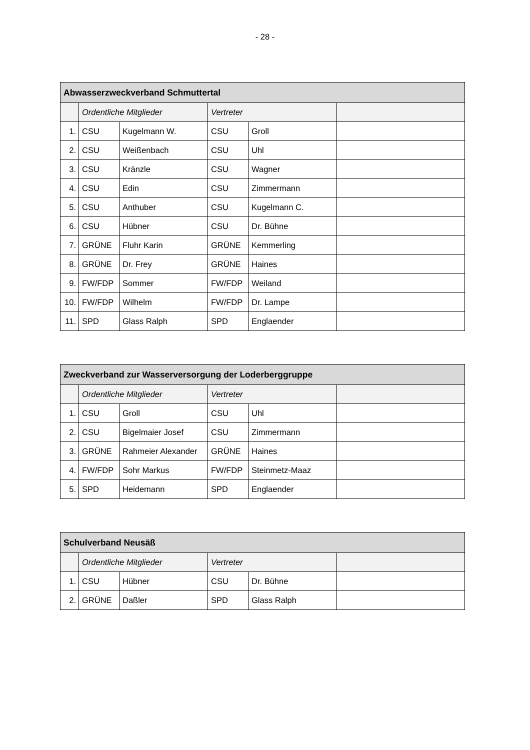- 28 -
| Abwasserzweckverband Schmuttertal | | | | | |
| --- | --- | --- | --- | --- | --- |
| | Ordentliche Mitglieder | | Vertreter | | |
| 1. | CSU | Kugelmann W. | CSU | Groll | |
| 2. | CSU | Weißenbach | CSU | Uhl | |
| 3. | CSU | Kränzle | CSU | Wagner | |
| 4. | CSU | Edin | CSU | Zimmermann | |
| 5. | CSU | Anthuber | CSU | Kugelmann C. | |
| 6. | CSU | Hübner | CSU | Dr. Bühne | |
| 7. | GRÜNE | Fluhr Karin | GRÜNE | Kemmerling | |
| 8. | GRÜNE | Dr. Frey | GRÜNE | Haines | |
| 9. | FW/FDP | Sommer | FW/FDP | Weiland | |
| 10. | FW/FDP | Wilhelm | FW/FDP | Dr. Lampe | |
| 11. | SPD | Glass Ralph | SPD | Englaender | |
| Zweckverband zur Wasserversorgung der Loderberggruppe | | | | | |
| --- | --- | --- | --- | --- | --- |
| | Ordentliche Mitglieder | | Vertreter | | |
| 1. | CSU | Groll | CSU | Uhl | |
| 2. | CSU | Bigelmaier Josef | CSU | Zimmermann | |
| 3. | GRÜNE | Rahmeier Alexander | GRÜNE | Haines | |
| 4. | FW/FDP | Sohr Markus | FW/FDP | Steinmetz-Maaz | |
| 5. | SPD | Heidemann | SPD | Englaender | |
| Schulverband Neusäß | | | | | |
| --- | --- | --- | --- | --- | --- |
| | Ordentliche Mitglieder | | Vertreter | | |
| 1. | CSU | Hübner | CSU | Dr. Bühne | |
| 2. | GRÜNE | Daßler | SPD | Glass Ralph | |